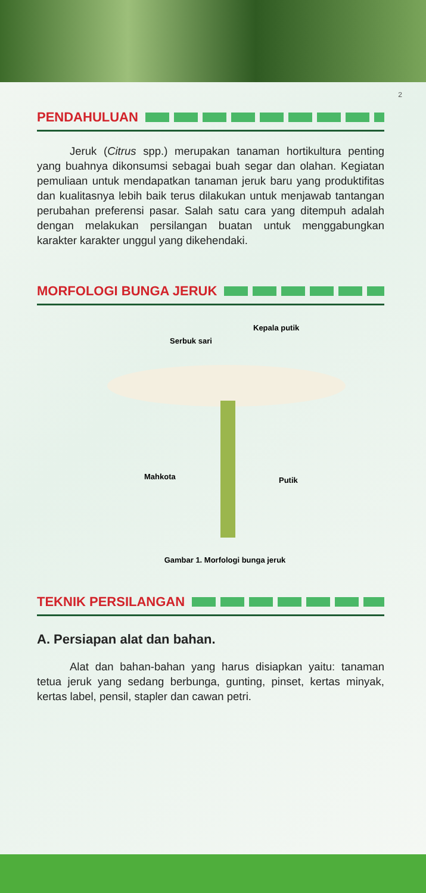2
PENDAHULUAN
Jeruk (Citrus spp.) merupakan tanaman hortikultura penting yang buahnya dikonsumsi sebagai buah segar dan olahan. Kegiatan pemuliaan untuk mendapatkan tanaman jeruk baru yang produktifitas dan kualitasnya lebih baik terus dilakukan untuk menjawab tantangan perubahan preferensi pasar. Salah satu cara yang ditempuh adalah dengan melakukan persilangan buatan untuk menggabungkan karakter karakter unggul yang dikehendaki.
MORFOLOGI BUNGA JERUK
Kepala putik
Serbuk sari
Mahkota Putik
Gambar 1. Morfologi bunga jeruk
TEKNIK PERSILANGAN
A. Persiapan alat dan bahan.
Alat dan bahan-bahan yang harus disiapkan yaitu: tanaman tetua jeruk yang sedang berbunga, gunting, pinset, kertas minyak, kertas label, pensil, stapler dan cawan petri.